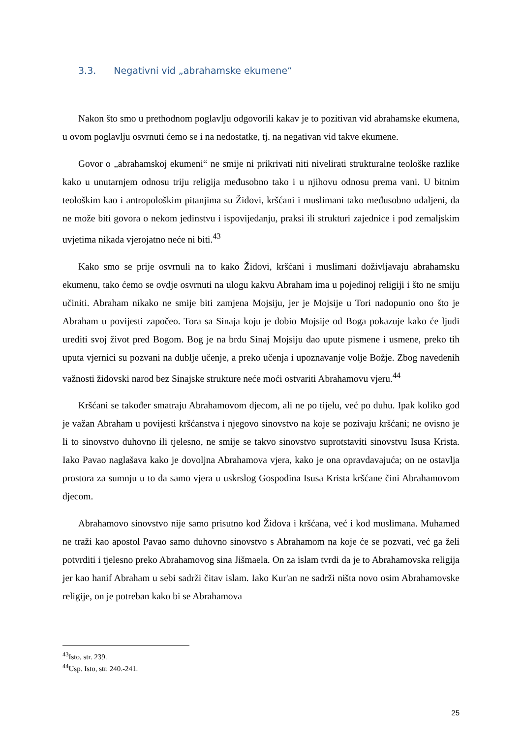3.3. Negativni vid „abrahamske ekumene“
Nakon što smo u prethodnom poglavlju odgovorili kakav je to pozitivan vid abrahamske ekumena, u ovom poglavlju osvrnuti ćemo se i na nedostatke, tj. na negativan vid takve ekumene.
Govor o „abrahamskoj ekumeni“ ne smije ni prikrivati niti nivelirati strukturalne teološke razlike kako u unutarnjem odnosu triju religija međusobno tako i u njihovu odnosu prema vani. U bitnim teološkim kao i antropološkim pitanjima su Židovi, kršćani i muslimani tako međusobno udaljeni, da ne može biti govora o nekom jedinstvu i ispovijedanju, praksi ili strukturi zajednice i pod zemaljskim uvjetima nikada vjerojatno neće ni biti.<sup>43</sup>
Kako smo se prije osvrnuli na to kako Židovi, kršćani i muslimani doživljavaju abrahamsku ekumenu, tako ćemo se ovdje osvrnuti na ulogu kakvu Abraham ima u pojedinoj religiji i što ne smiju učiniti. Abraham nikako ne smije biti zamjena Mojsiju, jer je Mojsije u Tori nadopunio ono što je Abraham u povijesti započeo. Tora sa Sinaja koju je dobio Mojsije od Boga pokazuje kako će ljudi urediti svoj život pred Bogom. Bog je na brdu Sinaj Mojsiju dao upute pismene i usmene, preko tih uputa vjernici su pozvani na dublje učenje, a preko učenja i upoznavanje volje Božje. Zbog navedenih važnosti židovski narod bez Sinajske strukture neće moći ostvariti Abrahamovu vjeru.<sup>44</sup>
Kršćani se također smatraju Abrahamovom djecom, ali ne po tijelu, već po duhu. Ipak koliko god je važan Abraham u povijesti kršćanstva i njegovo sinovstvo na koje se pozivaju kršćani; ne ovisno je li to sinovstvo duhovno ili tjelesno, ne smije se takvo sinovstvo suprotstaviti sinovstvu Isusa Krista. Iako Pavao naglašava kako je dovoljna Abrahamova vjera, kako je ona opravdavajuća; on ne ostavlja prostora za sumnju u to da samo vjera u uskrslog Gospodina Isusa Krista kršćane čini Abrahamovom djecom.
Abrahamovo sinovstvo nije samo prisutno kod Židova i kršćana, već i kod muslimana. Muhamed ne traži kao apostol Pavao samo duhovno sinovstvo s Abrahamom na koje će se pozvati, već ga želi potvrditi i tjelesno preko Abrahamovog sina Jišmaela. On za islam tvrdi da je to Abrahamovska religija jer kao hanif Abraham u sebi sadrži čitav islam. Iako Kur'an ne sadrži ništa novo osim Abrahamovske religije, on je potreban kako bi se Abrahamova
<sup>43</sup> Isto, str. 239.
<sup>44</sup> Usp. Isto, str. 240.-241.
25